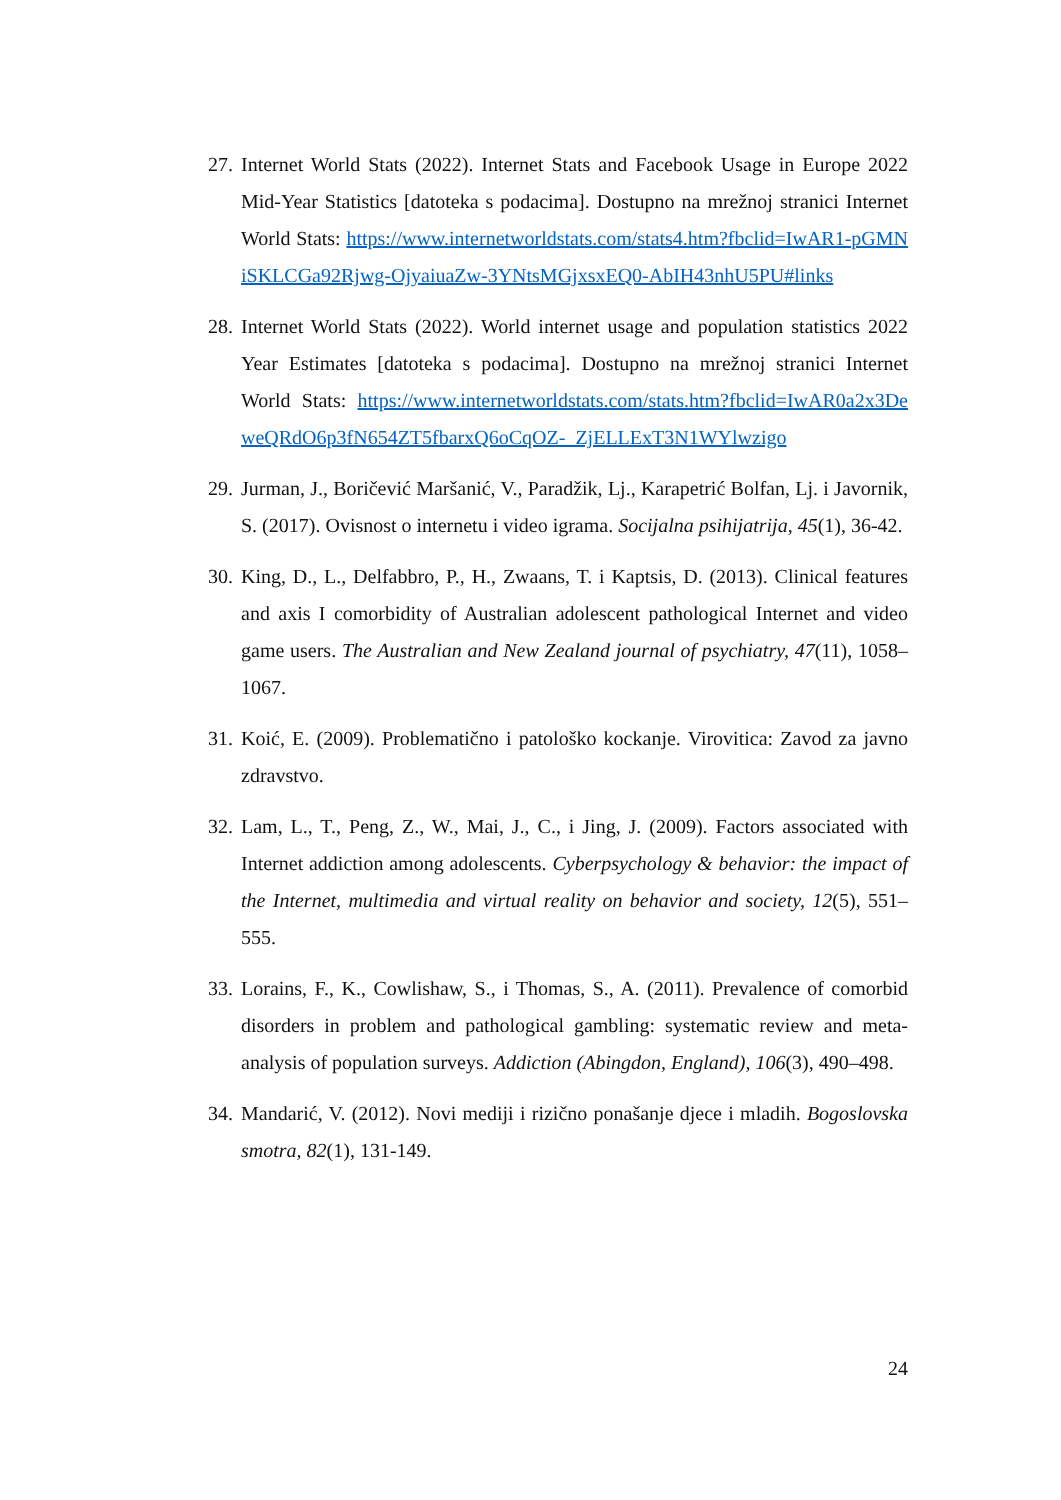27. Internet World Stats (2022). Internet Stats and Facebook Usage in Europe 2022 Mid-Year Statistics [datoteka s podacima]. Dostupno na mrežnoj stranici Internet World Stats: https://www.internetworldstats.com/stats4.htm?fbclid=IwAR1-pGMNiSKLCGa92Rjwg-OjyaiuaZw-3YNtsMGjxsxEQ0-AbIH43nhU5PU#links
28. Internet World Stats (2022). World internet usage and population statistics 2022 Year Estimates [datoteka s podacima]. Dostupno na mrežnoj stranici Internet World Stats: https://www.internetworldstats.com/stats.htm?fbclid=IwAR0a2x3DeweQRdO6p3fN654ZT5fbarxQ6oCqOZ-_ZjELLExT3N1WYlwzigo
29. Jurman, J., Boričević Maršanić, V., Paradžik, Lj., Karapetrić Bolfan, Lj. i Javornik, S. (2017). Ovisnost o internetu i video igrama. Socijalna psihijatrija, 45(1), 36-42.
30. King, D., L., Delfabbro, P., H., Zwaans, T. i Kaptsis, D. (2013). Clinical features and axis I comorbidity of Australian adolescent pathological Internet and video game users. The Australian and New Zealand journal of psychiatry, 47(11), 1058–1067.
31. Koić, E. (2009). Problematično i patološko kockanje. Virovitica: Zavod za javno zdravstvo.
32. Lam, L., T., Peng, Z., W., Mai, J., C., i Jing, J. (2009). Factors associated with Internet addiction among adolescents. Cyberpsychology & behavior: the impact of the Internet, multimedia and virtual reality on behavior and society, 12(5), 551–555.
33. Lorains, F., K., Cowlishaw, S., i Thomas, S., A. (2011). Prevalence of comorbid disorders in problem and pathological gambling: systematic review and meta-analysis of population surveys. Addiction (Abingdon, England), 106(3), 490–498.
34. Mandarić, V. (2012). Novi mediji i rizično ponašanje djece i mladih. Bogoslovska smotra, 82(1), 131-149.
24